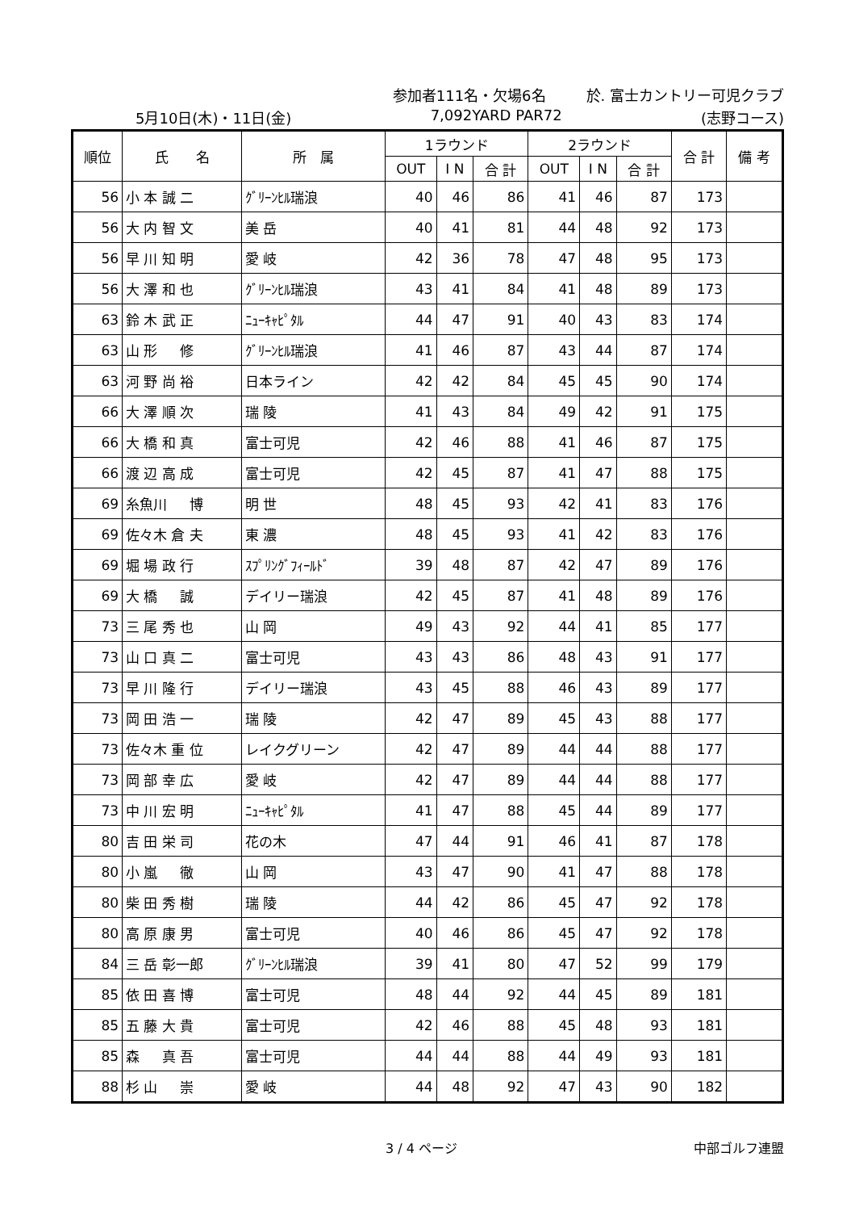参加者111名・欠場6名 於. 富士カントリー可児クラブ
5月10日(木)・11日(金) 7,092YARD PAR72 (志野コース)
| 順位 | 氏 名 | 所 属 | 1ラウンド | | | 2ラウンド | | | 合 計 | 備 考 |
| --- | --- | --- | --- | --- | --- | --- | --- | --- | --- | --- |
| | | | OUT | I N | 合 計 | OUT | I N | 合 計 | | |
| 56 | 小 本 誠 二 | ｸﾞﾘｰﾝﾋﾙ瑞浪 | 40 | 46 | 86 | 41 | 46 | 87 | 173 | |
| 56 | 大 内 智 文 | 美 岳 | 40 | 41 | 81 | 44 | 48 | 92 | 173 | |
| 56 | 早 川 知 明 | 愛 岐 | 42 | 36 | 78 | 47 | 48 | 95 | 173 | |
| 56 | 大 澤 和 也 | ｸﾞﾘｰﾝﾋﾙ瑞浪 | 43 | 41 | 84 | 41 | 48 | 89 | 173 | |
| 63 | 鈴 木 武 正 | ﾆｭｰｷｬﾋﾟﾀﾙ | 44 | 47 | 91 | 40 | 43 | 83 | 174 | |
| 63 | 山 形 修 | ｸﾞﾘｰﾝﾋﾙ瑞浪 | 41 | 46 | 87 | 43 | 44 | 87 | 174 | |
| 63 | 河 野 尚 裕 | 日本ライン | 42 | 42 | 84 | 45 | 45 | 90 | 174 | |
| 66 | 大 澤 順 次 | 瑞 陵 | 41 | 43 | 84 | 49 | 42 | 91 | 175 | |
| 66 | 大 橋 和 真 | 富士可児 | 42 | 46 | 88 | 41 | 46 | 87 | 175 | |
| 66 | 渡 辺 高 成 | 富士可児 | 42 | 45 | 87 | 41 | 47 | 88 | 175 | |
| 69 | 糸魚川 博 | 明 世 | 48 | 45 | 93 | 42 | 41 | 83 | 176 | |
| 69 | 佐々木 倉 夫 | 東 濃 | 48 | 45 | 93 | 41 | 42 | 83 | 176 | |
| 69 | 堀 場 政 行 | ｽﾌﾟﾘﾝｸﾞﾌｨｰﾙﾄﾞ | 39 | 48 | 87 | 42 | 47 | 89 | 176 | |
| 69 | 大 橋 誠 | デイリー瑞浪 | 42 | 45 | 87 | 41 | 48 | 89 | 176 | |
| 73 | 三 尾 秀 也 | 山 岡 | 49 | 43 | 92 | 44 | 41 | 85 | 177 | |
| 73 | 山 口 真 二 | 富士可児 | 43 | 43 | 86 | 48 | 43 | 91 | 177 | |
| 73 | 早 川 隆 行 | デイリー瑞浪 | 43 | 45 | 88 | 46 | 43 | 89 | 177 | |
| 73 | 岡 田 浩 一 | 瑞 陵 | 42 | 47 | 89 | 45 | 43 | 88 | 177 | |
| 73 | 佐々木 重 位 | レイクグリーン | 42 | 47 | 89 | 44 | 44 | 88 | 177 | |
| 73 | 岡 部 幸 広 | 愛 岐 | 42 | 47 | 89 | 44 | 44 | 88 | 177 | |
| 73 | 中 川 宏 明 | ﾆｭｰｷｬﾋﾟﾀﾙ | 41 | 47 | 88 | 45 | 44 | 89 | 177 | |
| 80 | 吉 田 栄 司 | 花の木 | 47 | 44 | 91 | 46 | 41 | 87 | 178 | |
| 80 | 小 嵐 徹 | 山 岡 | 43 | 47 | 90 | 41 | 47 | 88 | 178 | |
| 80 | 柴 田 秀 樹 | 瑞 陵 | 44 | 42 | 86 | 45 | 47 | 92 | 178 | |
| 80 | 高 原 康 男 | 富士可児 | 40 | 46 | 86 | 45 | 47 | 92 | 178 | |
| 84 | 三 岳 彰一郎 | ｸﾞﾘｰﾝﾋﾙ瑞浪 | 39 | 41 | 80 | 47 | 52 | 99 | 179 | |
| 85 | 依 田 喜 博 | 富士可児 | 48 | 44 | 92 | 44 | 45 | 89 | 181 | |
| 85 | 五 藤 大 貴 | 富士可児 | 42 | 46 | 88 | 45 | 48 | 93 | 181 | |
| 85 | 森 真 吾 | 富士可児 | 44 | 44 | 88 | 44 | 49 | 93 | 181 | |
| 88 | 杉 山 崇 | 愛 岐 | 44 | 48 | 92 | 47 | 43 | 90 | 182 | |
3 / 4 ページ 中部ゴルフ連盟